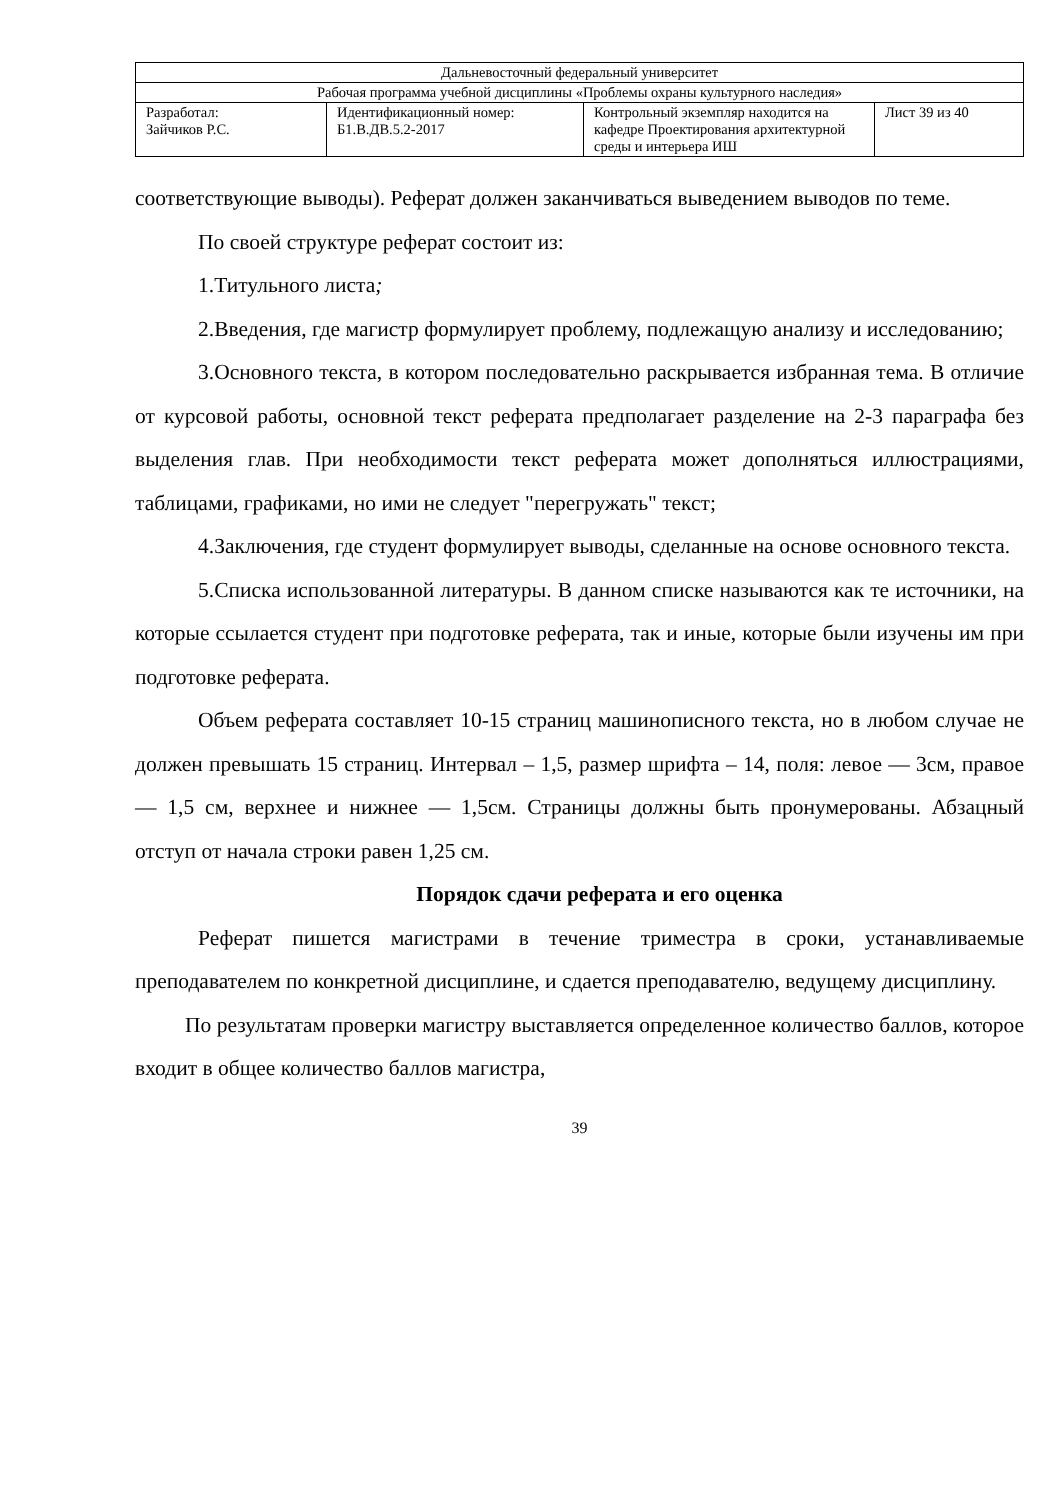| Дальневосточный федеральный университет | | | |
| Рабочая программа учебной дисциплины «Проблемы охраны культурного наследия» | | | |
| Разработал: Зайчиков Р.С. | Идентификационный номер: Б1.В.ДВ.5.2-2017 | Контрольный экземпляр находится на кафедре Проектирования архитектурной среды и интерьера ИШ | Лист 39 из 40 |
соответствующие выводы). Реферат должен заканчиваться выведением выводов по теме.
По своей структуре реферат состоит из:
1.Титульного листа;
2.Введения, где магистр формулирует проблему, подлежащую анализу и исследованию;
3.Основного текста, в котором последовательно раскрывается избранная тема. В отличие от курсовой работы, основной текст реферата предполагает разделение на 2-3 параграфа без выделения глав. При необходимости текст реферата может дополняться иллюстрациями, таблицами, графиками, но ими не следует "перегружать" текст;
4.Заключения, где студент формулирует выводы, сделанные на основе основного текста.
5.Списка использованной литературы. В данном списке называются как те источники, на которые ссылается студент при подготовке реферата, так и иные, которые были изучены им при подготовке реферата.
Объем реферата составляет 10-15 страниц машинописного текста, но в любом случае не должен превышать 15 страниц. Интервал – 1,5, размер шрифта – 14, поля: левое — 3см, правое — 1,5 см, верхнее и нижнее — 1,5см. Страницы должны быть пронумерованы. Абзацный отступ от начала строки равен 1,25 см.
Порядок сдачи реферата и его оценка
Реферат пишется магистрами в течение триместра в сроки, устанавливаемые преподавателем по конкретной дисциплине, и сдается преподавателю, ведущему дисциплину.
По результатам проверки магистру выставляется определенное количество баллов, которое входит в общее количество баллов магистра,
39